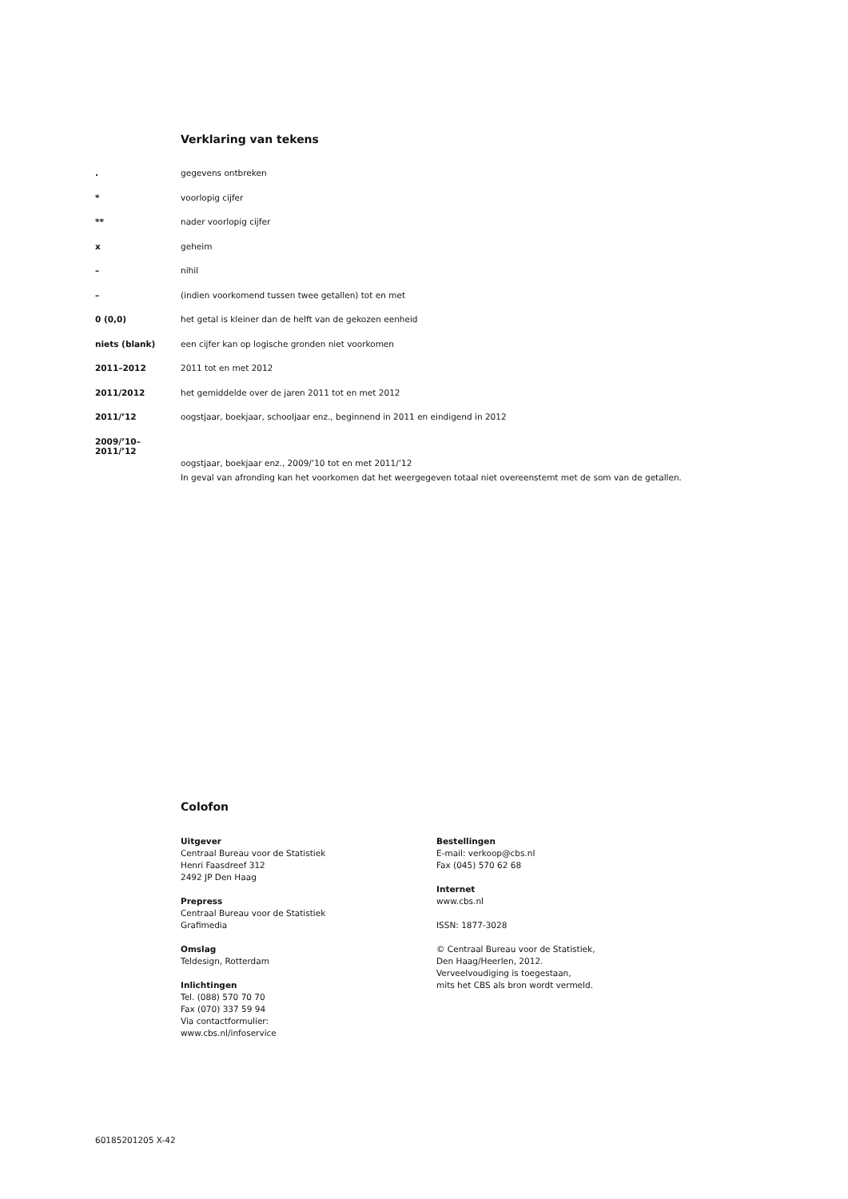Verklaring van tekens
| . | gegevens ontbreken |
| * | voorlopig cijfer |
| ** | nader voorlopig cijfer |
| x | geheim |
| – | nihil |
| – | (indien voorkomend tussen twee getallen) tot en met |
| 0 (0,0) | het getal is kleiner dan de helft van de gekozen eenheid |
| niets (blank) | een cijfer kan op logische gronden niet voorkomen |
| 2011–2012 | 2011 tot en met 2012 |
| 2011/2012 | het gemiddelde over de jaren 2011 tot en met 2012 |
| 2011/’12 | oogstjaar, boekjaar, schooljaar enz., beginnend in 2011 en eindigend in 2012 |
| 2009/’10– 2011/’12 | oogstjaar, boekjaar enz., 2009/’10 tot en met 2011/’12 |
| | In geval van afronding kan het voorkomen dat het weergegeven totaal niet overeenstemt met de som van de getallen. |
Colofon
Uitgever
Centraal Bureau voor de Statistiek
Henri Faasdreef 312
2492 JP Den Haag
Prepress
Centraal Bureau voor de Statistiek
Grafimedia
Omslag
Teldesign, Rotterdam
Inlichtingen
Tel. (088) 570 70 70
Fax (070) 337 59 94
Via contactformulier:
www.cbs.nl/infoservice
Bestellingen
E-mail: verkoop@cbs.nl
Fax (045) 570 62 68
Internet
www.cbs.nl
ISSN: 1877-3028
© Centraal Bureau voor de Statistiek,
Den Haag/Heerlen, 2012.
Verveelvoudiging is toegestaan,
mits het CBS als bron wordt vermeld.
60185201205 X-42